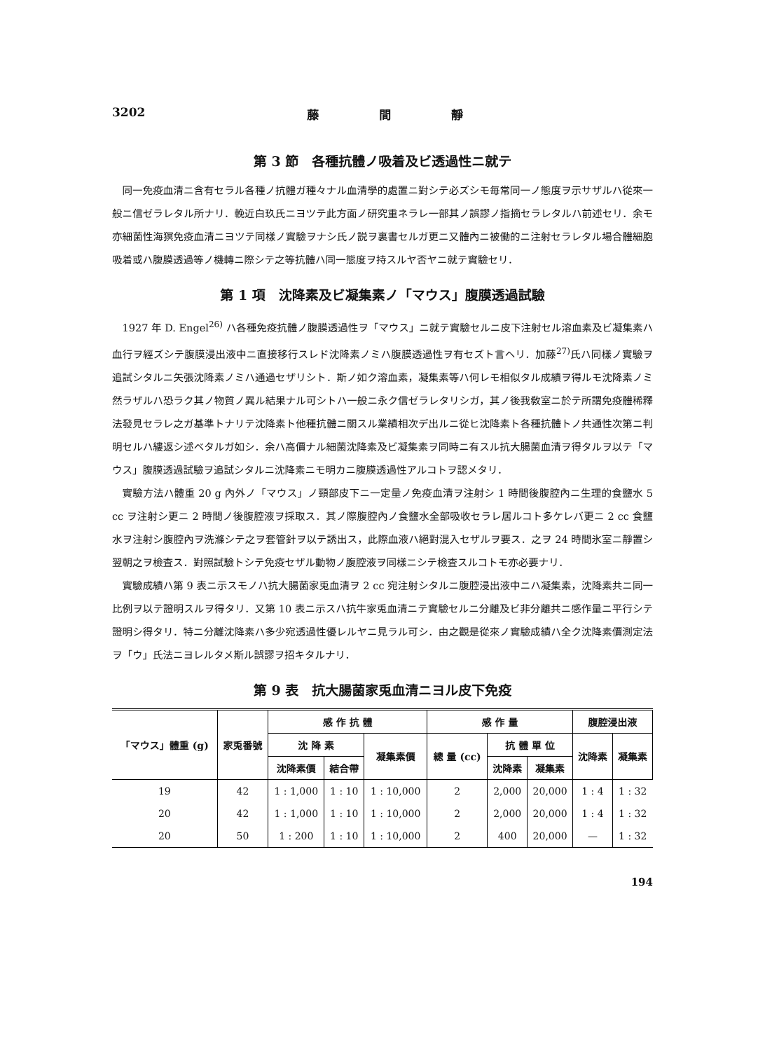3202 藤 間 靜
第 3 節　各種抗體ノ吸着及ビ透過性ニ就テ
同一免疫血清ニ含有セラル各種ノ抗體ガ種々ナル血清學的處置ニ對シテ必ズシモ毎常同一ノ態度ヲ示サザルハ從來一般ニ信ゼラレタル所ナリ．輓近白玖氏ニヨツテ此方面ノ研究重ネラレ一部其ノ誤謬ノ指摘セラレタルハ前述セリ．余モ亦細菌性海猽免疫血清ニヨツテ同樣ノ實驗ヲナシ氏ノ説ヲ裏書セルガ更ニ又體內ニ被働的ニ注射セラレタル場合體細胞吸着或ハ腹膜透過等ノ機轉ニ際シテ之等抗體ハ同一態度ヲ持スルヤ否ヤニ就テ實驗セリ．
第 1 項　沈降素及ビ凝集素ノ「マウス」腹膜透過試驗
1927 年 D. Engel<sup>26)</sup> ハ各種免疫抗體ノ腹膜透過性ヲ「マウス」ニ就テ實驗セルニ皮下注射セル溶血素及ビ凝集素ハ血行ヲ經ズシテ腹膜浸出液中ニ直接移行スレド沈降素ノミハ腹膜透過性ヲ有セズト言ヘリ．加藤<sup>27)</sup>氏ハ同樣ノ實驗ヲ追試シタルニ矢張沈降素ノミハ通過セザリシト．斯ノ如ク溶血素，凝集素等ハ何レモ相似タル成績ヲ得ルモ沈降素ノミ然ラザルハ恐ラク其ノ物質ノ異ル結果ナル可シトハ一般ニ永ク信ゼラレタリシガ，其ノ後我敎室ニ於テ所謂免疫體稀釋法發見セラレ之ガ基準トナリテ沈降素ト他種抗體ニ關スル業績相次デ出ルニ從ヒ沈降素ト各種抗體トノ共通性次第ニ判明セルハ縷返シ述ベタルガ如シ．余ハ高價ナル細菌沈降素及ビ凝集素ヲ同時ニ有スル抗大腸菌血清ヲ得タルヲ以テ「マウス」腹膜透過試驗ヲ追試シタルニ沈降素ニモ明カニ腹膜透過性アルコトヲ認メタリ．
實驗方法ハ體重 20 g 內外ノ「マウス」ノ頸部皮下ニ一定量ノ免疫血清ヲ注射シ 1 時間後腹腔內ニ生理的食鹽水 5 cc ヲ注射シ更ニ 2 時間ノ後腹腔液ヲ採取ス．其ノ際腹腔內ノ食鹽水全部吸收セラレ居ルコト多ケレバ更ニ 2 cc 食鹽水ヲ注射シ腹腔內ヲ洗滌シテ之ヲ套管針ヲ以テ誘出ス，此際血液ハ絕對混入セザルヲ要ス．之ヲ 24 時間氷室ニ靜置シ翌朝之ヲ檢査ス．對照試驗トシテ免疫セザル動物ノ腹腔液ヲ同樣ニシテ檢査スルコトモ亦必要ナリ．
實驗成績ハ第 9 表ニ示スモノハ抗大腸菌家兎血清ヲ 2 cc 宛注射シタルニ腹腔浸出液中ニハ凝集素，沈降素共ニ同一比例ヲ以テ證明スルヲ得タリ．又第 10 表ニ示スハ抗牛家兎血清ニテ實驗セルニ分離及ビ非分離共ニ感作量ニ平行シテ證明シ得タリ．特ニ分離沈降素ハ多少宛透過性優レルヤニ見ラル可シ．由之觀是從來ノ實驗成績ハ全ク沈降素價測定法ヲ「ウ」氏法ニヨレルタメ斯ル誤謬ヲ招キタルナリ．
第 9 表　抗大腸菌家兎血清ニヨル皮下免疫
| 「マウス」體重 (g) | 家兎番號 | 感 作 抗 體 | | | 感 作 量 | | | 腹腔浸出液 | |
| --- | --- | --- | --- | --- | --- | --- | --- | --- | --- |
| | | 沈 降 素 | | 凝集素價 | 總 量 (cc) | 抗 體 單 位 | | 沈降素 | 凝集素 |
| | | 沈降素價 | 結合帶 | | | 沈降素 | 凝集素 | | |
| 19 | 42 | 1 : 1,000 | 1 : 10 | 1 : 10,000 | 2 | 2,000 | 20,000 | 1 : 4 | 1 : 32 |
| 20 | 42 | 1 : 1,000 | 1 : 10 | 1 : 10,000 | 2 | 2,000 | 20,000 | 1 : 4 | 1 : 32 |
| 20 | 50 | 1 : 200 | 1 : 10 | 1 : 10,000 | 2 | 400 | 20,000 | — | 1 : 32 |
194